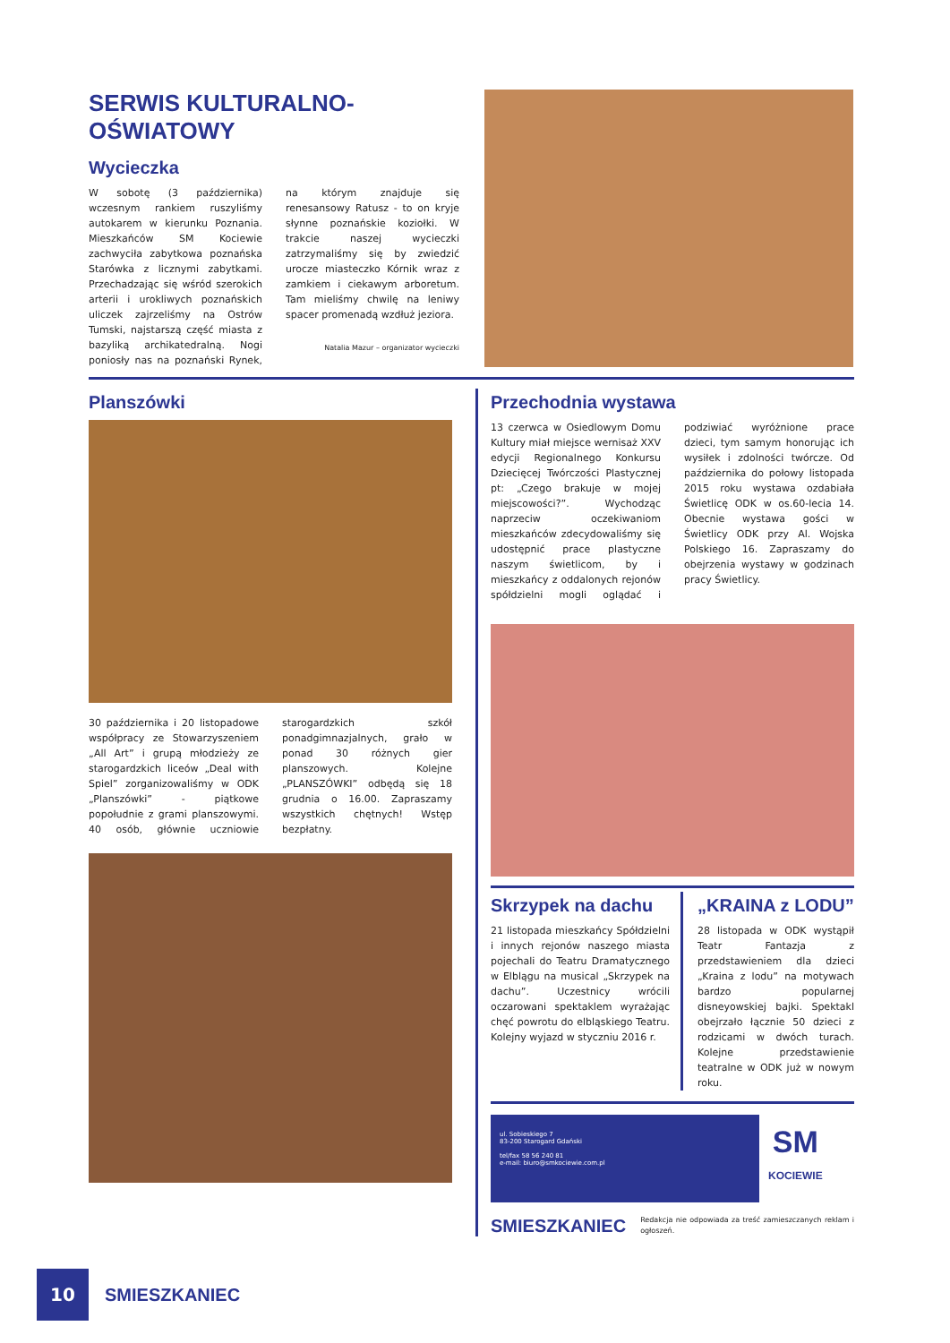SERWIS KULTURALNO-OŚWIATOWY
Wycieczka
W sobotę (3 października) wczesnym rankiem ruszyliśmy autokarem w kierunku Poznania. Mieszkańców SM Kociewie zachwyciła zabytkowa poznańska Starówka z licznymi zabytkami. Przechadzając się wśród szerokich arterii i urokliwych poznańskich uliczek zajrzeliśmy na Ostrów Tumski, najstarszą część miasta z bazyliką archikatedralną. Nogi poniosły nas na poznański Rynek, na którym znajduje się renesansowy Ratusz - to on kryje słynne poznańskie koziołki. W trakcie naszej wycieczki zatrzymaliśmy się by zwiedzić urocze miasteczko Kórnik wraz z zamkiem i ciekawym arboretum. Tam mieliśmy chwilę na leniwy spacer promenadą wzdłuż jeziora.
Natalia Mazur – organizator wycieczki
Planszówki
30 października i 20 listopadowe współpracy ze Stowarzyszeniem „All Art” i grupą młodzieży ze starogardzkich liceów „Deal with Spiel” zorganizowaliśmy w ODK „Planszówki” - piątkowe popołudnie z grami planszowymi. 40 osób, głównie uczniowie starogardzkich szkół ponadgimnazjalnych, grało w ponad 30 różnych gier planszowych. Kolejne „PLANSZÓWKI” odbędą się 18 grudnia o 16.00. Zapraszamy wszystkich chętnych! Wstęp bezpłatny.
Przechodnia wystawa
13 czerwca w Osiedlowym Domu Kultury miał miejsce wernisaż XXV edycji Regionalnego Konkursu Dziecięcej Twórczości Plastycznej pt: „Czego brakuje w mojej miejscowości?”. Wychodząc naprzeciw oczekiwaniom mieszkańców zdecydowaliśmy się udostępnić prace plastyczne naszym świetlicom, by i mieszkańcy z oddalonych rejonów spółdzielni mogli oglądać i podziwiać wyróżnione prace dzieci, tym samym honorując ich wysiłek i zdolności twórcze. Od października do połowy listopada 2015 roku wystawa ozdabiała Świetlicę ODK w os.60-lecia 14. Obecnie wystawa gości w Świetlicy ODK przy Al. Wojska Polskiego 16. Zapraszamy do obejrzenia wystawy w godzinach pracy Świetlicy.
Skrzypek na dachu
21 listopada mieszkańcy Spółdzielni i innych rejonów naszego miasta pojechali do Teatru Dramatycznego w Elblągu na musical „Skrzypek na dachu”. Uczestnicy wrócili oczarowani spektaklem wyrażając chęć powrotu do elbląskiego Teatru. Kolejny wyjazd w styczniu 2016 r.
„KRAINA z LODU”
28 listopada w ODK wystąpił Teatr Fantazja z przedstawieniem dla dzieci „Kraina z lodu” na motywach bardzo popularnej disneyowskiej bajki. Spektakl obejrzało łącznie 50 dzieci z rodzicami w dwóch turach. Kolejne przedstawienie teatralne w ODK już w nowym roku.
ul. Sobieskiego 7
83-200 Starogard Gdański
tel/fax 58 56 240 81
e-mail: biuro@smkociewie.com.pl
SM
KOCIEWIE
SMIESZKANIEC
Redakcja nie odpowiada za treść zamieszczanych reklam i ogłoszeń.
10
SMIESZKANIEC